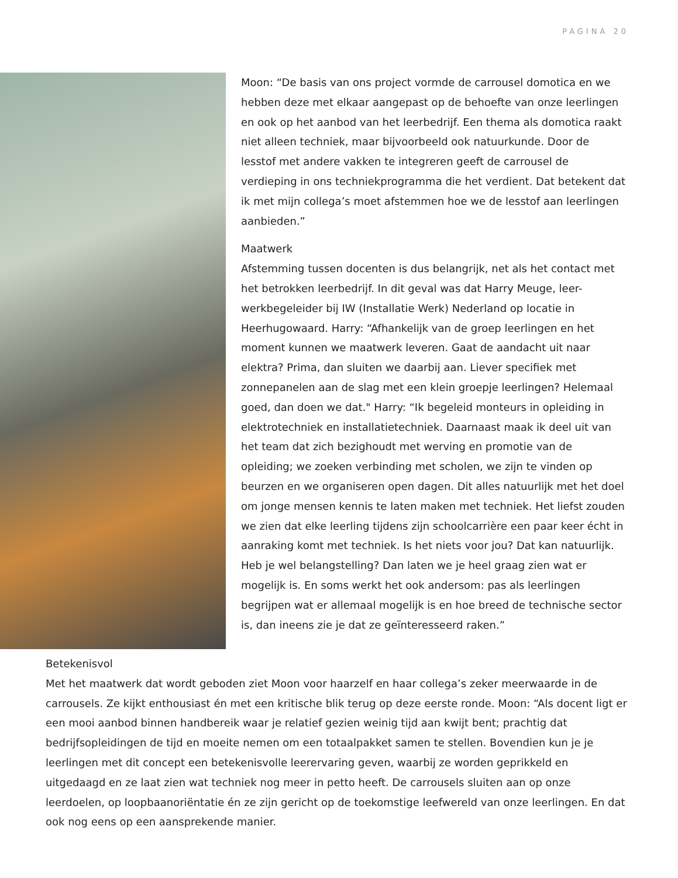PAGINA 20
Moon: “De basis van ons project vormde de carrousel domotica en we hebben deze met elkaar aangepast op de behoefte van onze leerlingen en ook op het aanbod van het leerbedrijf. Een thema als domotica raakt niet alleen techniek, maar bijvoorbeeld ook natuurkunde. Door de lesstof met andere vakken te integreren geeft de carrousel de verdieping in ons techniekprogramma die het verdient. Dat betekent dat ik met mijn collega’s moet afstemmen hoe we de lesstof aan leerlingen aanbieden.”
Maatwerk
Afstemming tussen docenten is dus belangrijk, net als het contact met het betrokken leerbedrijf. In dit geval was dat Harry Meuge, leer-werkbegeleider bij IW (Installatie Werk) Nederland op locatie in Heerhugowaard. Harry: “Afhankelijk van de groep leerlingen en het moment kunnen we maatwerk leveren. Gaat de aandacht uit naar elektra? Prima, dan sluiten we daarbij aan. Liever specifiek met zonnepanelen aan de slag met een klein groepje leerlingen? Helemaal goed, dan doen we dat." Harry: “Ik begeleid monteurs in opleiding in elektrotechniek en installatietechniek. Daarnaast maak ik deel uit van het team dat zich bezighoudt met werving en promotie van de opleiding; we zoeken verbinding met scholen, we zijn te vinden op beurzen en we organiseren open dagen. Dit alles natuurlijk met het doel om jonge mensen kennis te laten maken met techniek. Het liefst zouden we zien dat elke leerling tijdens zijn schoolcarrière een paar keer écht in aanraking komt met techniek. Is het niets voor jou? Dat kan natuurlijk. Heb je wel belangstelling? Dan laten we je heel graag zien wat er mogelijk is. En soms werkt het ook andersom: pas als leerlingen begrijpen wat er allemaal mogelijk is en hoe breed de technische sector is, dan ineens zie je dat ze geïnteresseerd raken.”
Betekenisvol
Met het maatwerk dat wordt geboden ziet Moon voor haarzelf en haar collega’s zeker meerwaarde in de carrousels. Ze kijkt enthousiast én met een kritische blik terug op deze eerste ronde. Moon: “Als docent ligt er een mooi aanbod binnen handbereik waar je relatief gezien weinig tijd aan kwijt bent; prachtig dat bedrijfsopleidingen de tijd en moeite nemen om een totaalpakket samen te stellen. Bovendien kun je je leerlingen met dit concept een betekenisvolle leerervaring geven, waarbij ze worden geprikkeld en uitgedaagd en ze laat zien wat techniek nog meer in petto heeft. De carrousels sluiten aan op onze leerdoelen, op loopbaanoriëntatie én ze zijn gericht op de toekomstige leefwereld van onze leerlingen. En dat ook nog eens op een aansprekende manier.